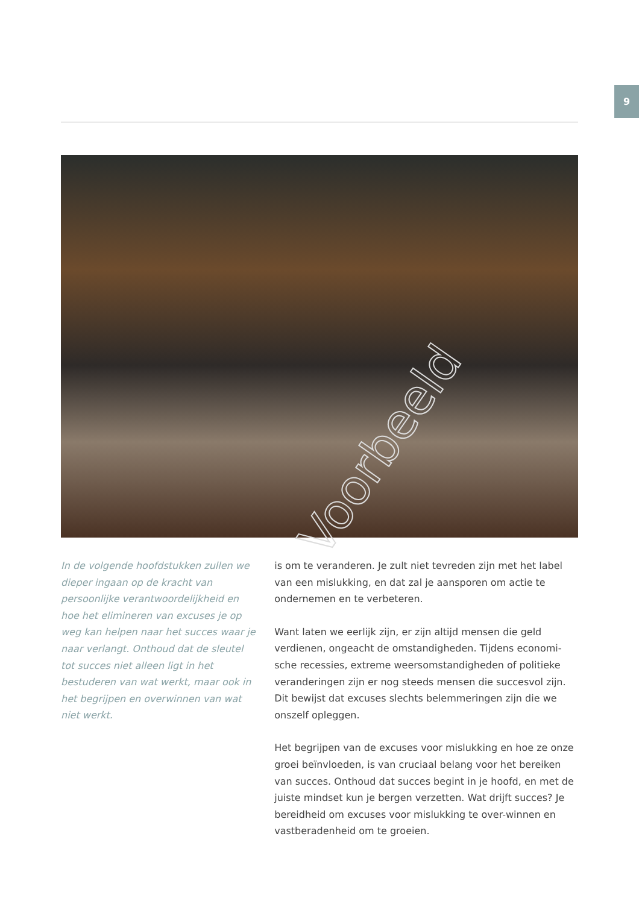9
Voorbeeld
In de volgende hoofdstukken zullen we dieper ingaan op de kracht van persoonlijke verantwoordelijkheid en hoe het elimineren van excuses je op weg kan helpen naar het succes waar je naar verlangt. Onthoud dat de sleutel tot succes niet alleen ligt in het bestuderen van wat werkt, maar ook in het begrijpen en overwinnen van wat niet werkt.
is om te veranderen. Je zult niet tevreden zijn met het label van een mislukking, en dat zal je aansporen om actie te ondernemen en te verbeteren.
Want laten we eerlijk zijn, er zijn altijd mensen die geld verdienen, ongeacht de omstandigheden. Tijdens economi-sche recessies, extreme weersomstandigheden of politieke veranderingen zijn er nog steeds mensen die succesvol zijn. Dit bewijst dat excuses slechts belemmeringen zijn die we onszelf opleggen.
Het begrijpen van de excuses voor mislukking en hoe ze onze groei beïnvloeden, is van cruciaal belang voor het bereiken van succes. Onthoud dat succes begint in je hoofd, en met de juiste mindset kun je bergen verzetten. Wat drijft succes? Je bereidheid om excuses voor mislukking te over-winnen en vastberadenheid om te groeien.